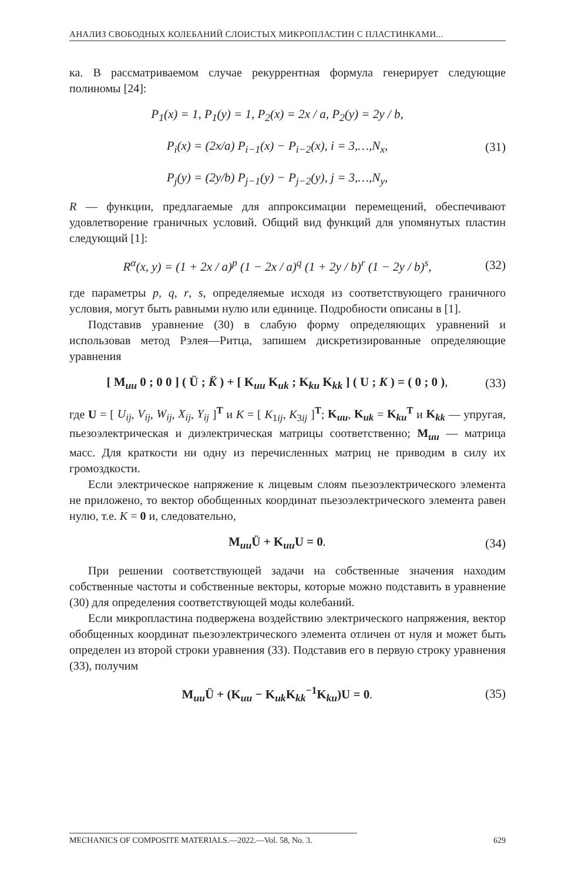АНАЛИЗ СВОБОДНЫХ КОЛЕБАНИЙ СЛОИСТЫХ МИКРОПЛАСТИН С ПЛАСТИНКАМИ...
ка. В рассматриваемом случае рекуррентная формула генерирует следующие полиномы [24]:
P<sub>1</sub>(x) = 1, P<sub>1</sub>(y) = 1, P<sub>2</sub>(x) = 2x / a, P<sub>2</sub>(y) = 2y / b,
P<sub>i</sub>(x) = (2x/a) P<sub>i−1</sub>(x) − P<sub>i−2</sub>(x), i = 3,…,N<sub>x</sub>,
P<sub>j</sub>(y) = (2y/b) P<sub>j−1</sub>(y) − P<sub>j−2</sub>(y), j = 3,…,N<sub>y</sub>, (31)
R — функции, предлагаемые для аппроксимации перемещений, обеспечивают удовлетворение граничных условий. Общий вид функций для упомянутых пластин следующий [1]:
R<sup>α</sup>(x, y) = (1 + 2x / a)<sup>p</sup> (1 − 2x / a)<sup>q</sup> (1 + 2y / b)<sup>r</sup> (1 − 2y / b)<sup>s</sup>, (32)
где параметры p, q, r, s, определяемые исходя из соответствующего граничного условия, могут быть равными нулю или единице. Подробности описаны в [1].
Подставив уравнение (30) в слабую форму определяющих уравнений и использовав метод Рэлея—Ритца, запишем дискретизированные определяющие уравнения
[ M<sub>uu</sub> 0 ; 0 0 ] ( Ü ; K̈ ) + [ K<sub>uu</sub> K<sub>uk</sub> ; K<sub>ku</sub> K<sub>kk</sub> ] ( U ; K ) = ( 0 ; 0 ), (33)
где U = [ U<sub>ij</sub>, V<sub>ij</sub>, W<sub>ij</sub>, X<sub>ij</sub>, Y<sub>ij</sub> ]<sup>T</sup> и K = [ K<sub>1ij</sub>, K<sub>3ij</sub> ]<sup>T</sup>; K<sub>uu</sub>, K<sub>uk</sub> = K<sub>ku</sub><sup>T</sup> и K<sub>kk</sub> — упругая, пьезоэлектрическая и диэлектрическая матрицы соответственно; M<sub>uu</sub> — матрица масс. Для краткости ни одну из перечисленных матриц не приводим в силу их громоздкости.
Если электрическое напряжение к лицевым слоям пьезоэлектрического элемента не приложено, то вектор обобщенных координат пьезоэлектрического элемента равен нулю, т.е. K = 0 и, следовательно,
M<sub>uu</sub>Ü + K<sub>uu</sub>U = 0. (34)
При решении соответствующей задачи на собственные значения находим собственные частоты и собственные векторы, которые можно подставить в уравнение (30) для определения соответствующей моды колебаний.
Если микропластина подвержена воздействию электрического напряжения, вектор обобщенных координат пьезоэлектрического элемента отличен от нуля и может быть определен из второй строки уравнения (33). Подставив его в первую строку уравнения (33), получим
M<sub>uu</sub>Ü + (K<sub>uu</sub> − K<sub>uk</sub>K<sub>kk</sub><sup>−1</sup>K<sub>ku</sub>)U = 0. (35)
MECHANICS OF COMPOSITE MATERIALS.—2022.—Vol. 58, No. 3. 629